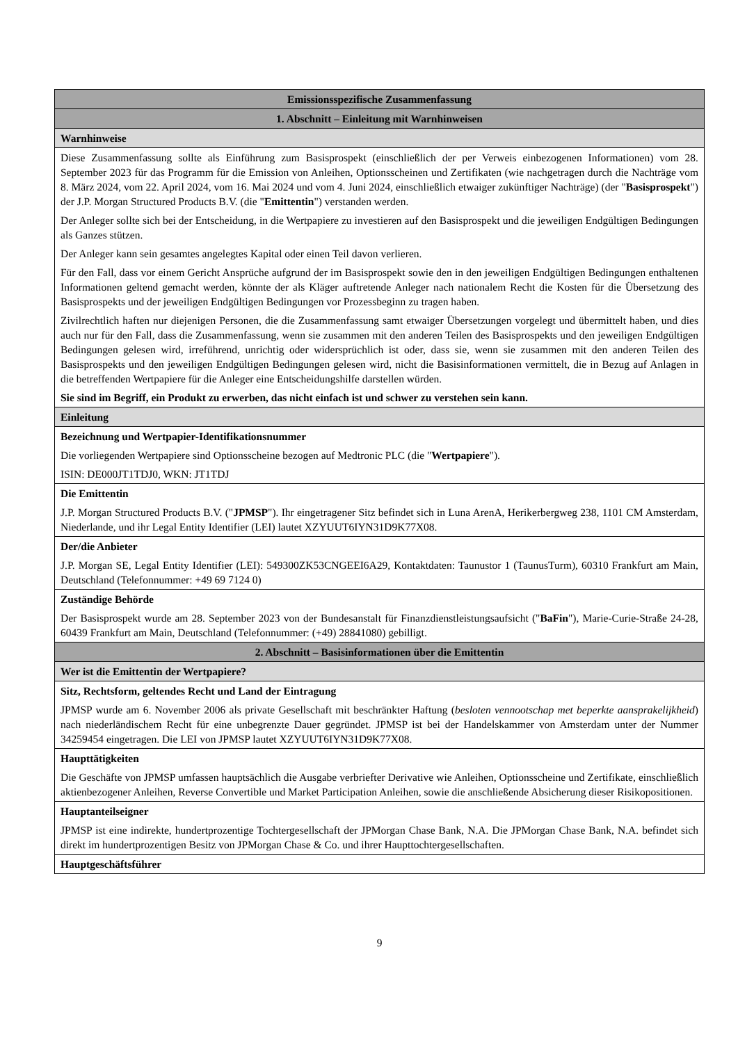| Emissionsspezifische Zusammenfassung |
| 1. Abschnitt – Einleitung mit Warnhinweisen |
| Warnhinweise |
| Diese Zusammenfassung sollte als Einführung zum Basisprospekt (einschließlich der per Verweis einbezogenen Informationen) vom 28. September 2023 für das Programm für die Emission von Anleihen, Optionsscheinen und Zertifikaten (wie nachgetragen durch die Nachträge vom 8. März 2024, vom 22. April 2024, vom 16. Mai 2024 und vom 4. Juni 2024, einschließlich etwaiger zukünftiger Nachträge) (der " Basisprospekt ") der J.P. Morgan Structured Products B.V. (die " Emittentin ") verstanden werden. Der Anleger sollte sich bei der Entscheidung, in die Wertpapiere zu investieren auf den Basisprospekt und die jeweiligen Endgültigen Bedingungen als Ganzes stützen. Der Anleger kann sein gesamtes angelegtes Kapital oder einen Teil davon verlieren. Für den Fall, dass vor einem Gericht Ansprüche aufgrund der im Basisprospekt sowie den in den jeweiligen Endgültigen Bedingungen enthaltenen Informationen geltend gemacht werden, könnte der als Kläger auftretende Anleger nach nationalem Recht die Kosten für die Übersetzung des Basisprospekts und der jeweiligen Endgültigen Bedingungen vor Prozessbeginn zu tragen haben. Zivilrechtlich haften nur diejenigen Personen, die die Zusammenfassung samt etwaiger Übersetzungen vorgelegt und übermittelt haben, und dies auch nur für den Fall, dass die Zusammenfassung, wenn sie zusammen mit den anderen Teilen des Basisprospekts und den jeweiligen Endgültigen Bedingungen gelesen wird, irreführend, unrichtig oder widersprüchlich ist oder, dass sie, wenn sie zusammen mit den anderen Teilen des Basisprospekts und den jeweiligen Endgültigen Bedingungen gelesen wird, nicht die Basisinformationen vermittelt, die in Bezug auf Anlagen in die betreffenden Wertpapiere für die Anleger eine Entscheidungshilfe darstellen würden. Sie sind im Begriff, ein Produkt zu erwerben, das nicht einfach ist und schwer zu verstehen sein kann. |
| Einleitung |
| Bezeichnung und Wertpapier-Identifikationsnummer Die vorliegenden Wertpapiere sind Optionsscheine bezogen auf Medtronic PLC (die " Wertpapiere "). ISIN: DE000JT1TDJ0, WKN: JT1TDJ |
| Die Emittentin J.P. Morgan Structured Products B.V. (" JPMSP "). Ihr eingetragener Sitz befindet sich in Luna ArenA, Herikerbergweg 238, 1101 CM Amsterdam, Niederlande, und ihr Legal Entity Identifier (LEI) lautet XZYUUT6IYN31D9K77X08. |
| Der/die Anbieter J.P. Morgan SE, Legal Entity Identifier (LEI): 549300ZK53CNGEEI6A29, Kontaktdaten: Taunustor 1 (TaunusTurm), 60310 Frankfurt am Main, Deutschland (Telefonnummer: +49 69 7124 0) |
| Zuständige Behörde Der Basisprospekt wurde am 28. September 2023 von der Bundesanstalt für Finanzdienstleistungsaufsicht (" BaFin "), Marie-Curie-Straße 24-28, 60439 Frankfurt am Main, Deutschland (Telefonnummer: (+49) 28841080) gebilligt. |
| 2. Abschnitt – Basisinformationen über die Emittentin |
| Wer ist die Emittentin der Wertpapiere? |
| Sitz, Rechtsform, geltendes Recht und Land der Eintragung JPMSP wurde am 6. November 2006 als private Gesellschaft mit beschränkter Haftung ( besloten vennootschap met beperkte aansprakelijkheid ) nach niederländischem Recht für eine unbegrenzte Dauer gegründet. JPMSP ist bei der Handelskammer von Amsterdam unter der Nummer 34259454 eingetragen. Die LEI von JPMSP lautet XZYUUT6IYN31D9K77X08. |
| Haupttätigkeiten Die Geschäfte von JPMSP umfassen hauptsächlich die Ausgabe verbriefter Derivative wie Anleihen, Optionsscheine und Zertifikate, einschließlich aktienbezogener Anleihen, Reverse Convertible und Market Participation Anleihen, sowie die anschließende Absicherung dieser Risikopositionen. |
| Hauptanteilseigner JPMSP ist eine indirekte, hundertprozentige Tochtergesellschaft der JPMorgan Chase Bank, N.A. Die JPMorgan Chase Bank, N.A. befindet sich direkt im hundertprozentigen Besitz von JPMorgan Chase & Co. und ihrer Haupttochtergesellschaften. |
| Hauptgeschäftsführer |
9